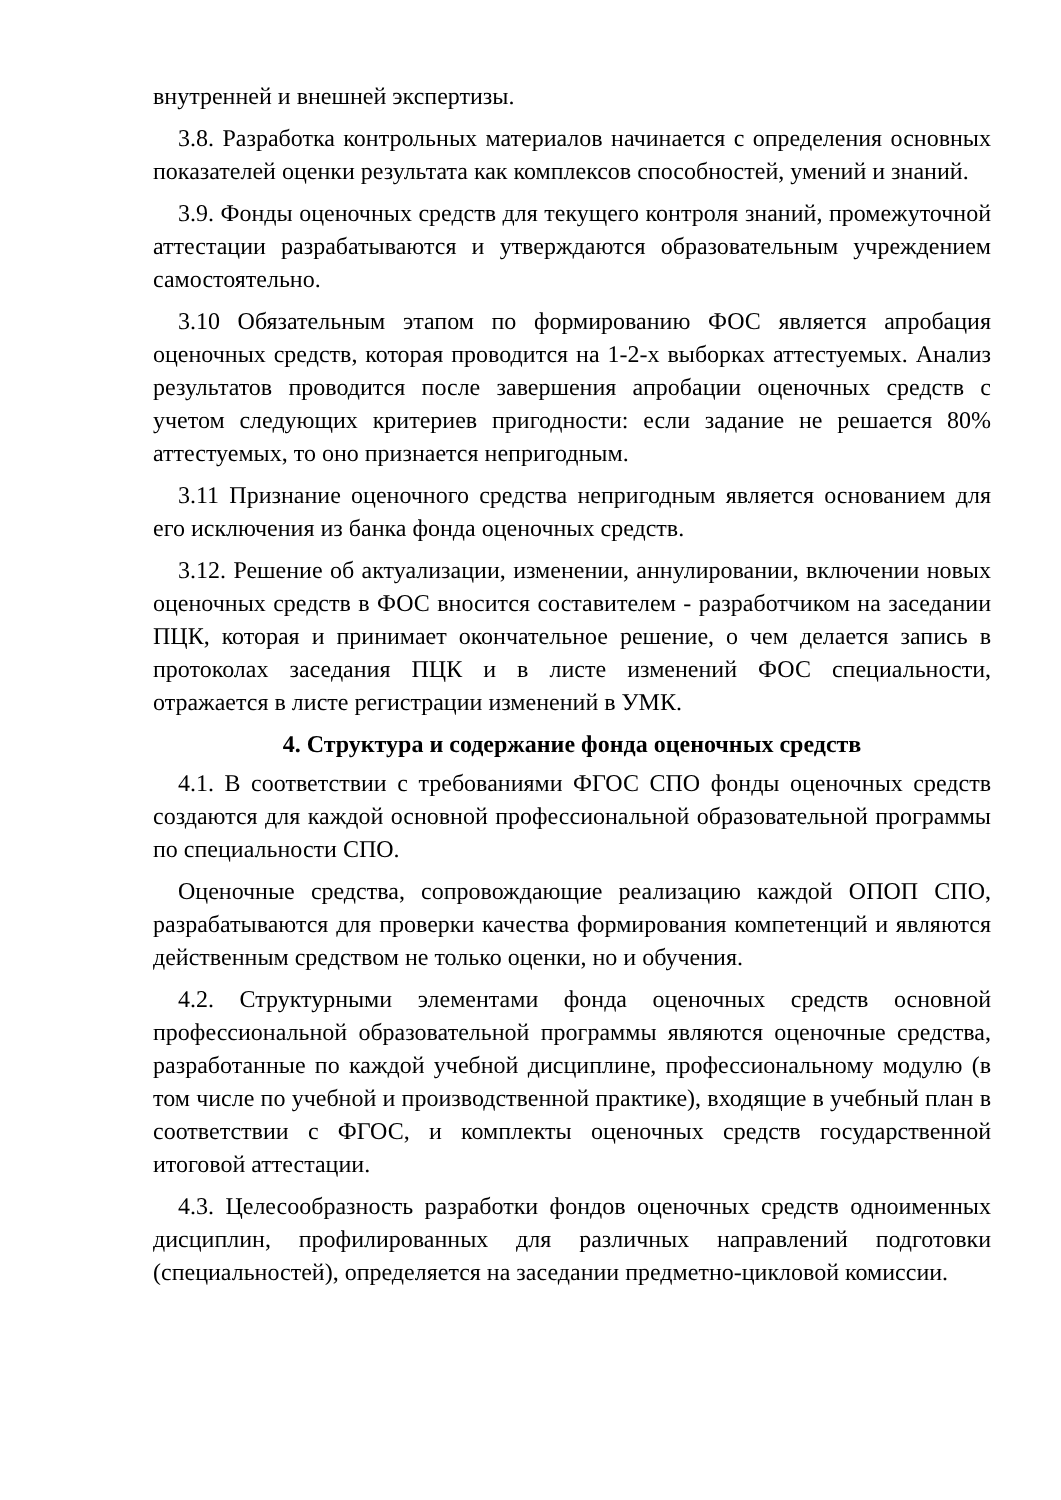внутренней и внешней экспертизы.
3.8. Разработка контрольных материалов начинается с определения основных показателей оценки результата как комплексов способностей, умений и знаний.
3.9. Фонды оценочных средств для текущего контроля знаний, промежуточной аттестации разрабатываются и утверждаются образовательным учреждением самостоятельно.
3.10 Обязательным этапом по формированию ФОС является апробация оценочных средств, которая проводится на 1-2-х выборках аттестуемых. Анализ результатов проводится после завершения апробации оценочных средств с учетом следующих критериев пригодности: если задание не решается 80% аттестуемых, то оно признается непригодным.
3.11 Признание оценочного средства непригодным является основанием для его исключения из банка фонда оценочных средств.
3.12. Решение об актуализации, изменении, аннулировании, включении новых оценочных средств в ФОС вносится составителем - разработчиком на заседании ПЦК, которая и принимает окончательное решение, о чем делается запись в протоколах заседания ПЦК и в листе изменений ФОС специальности, отражается в листе регистрации изменений в УМК.
4. Структура и содержание фонда оценочных средств
4.1. В соответствии с требованиями ФГОС СПО фонды оценочных средств создаются для каждой основной профессиональной образовательной программы по специальности СПО.
Оценочные средства, сопровождающие реализацию каждой ОПОП СПО, разрабатываются для проверки качества формирования компетенций и являются действенным средством не только оценки, но и обучения.
4.2. Структурными элементами фонда оценочных средств основной профессиональной образовательной программы являются оценочные средства, разработанные по каждой учебной дисциплине, профессиональному модулю (в том числе по учебной и производственной практике), входящие в учебный план в соответствии с ФГОС, и комплекты оценочных средств государственной итоговой аттестации.
4.3. Целесообразность разработки фондов оценочных средств одноименных дисциплин, профилированных для различных направлений подготовки (специальностей), определяется на заседании предметно-цикловой комиссии.